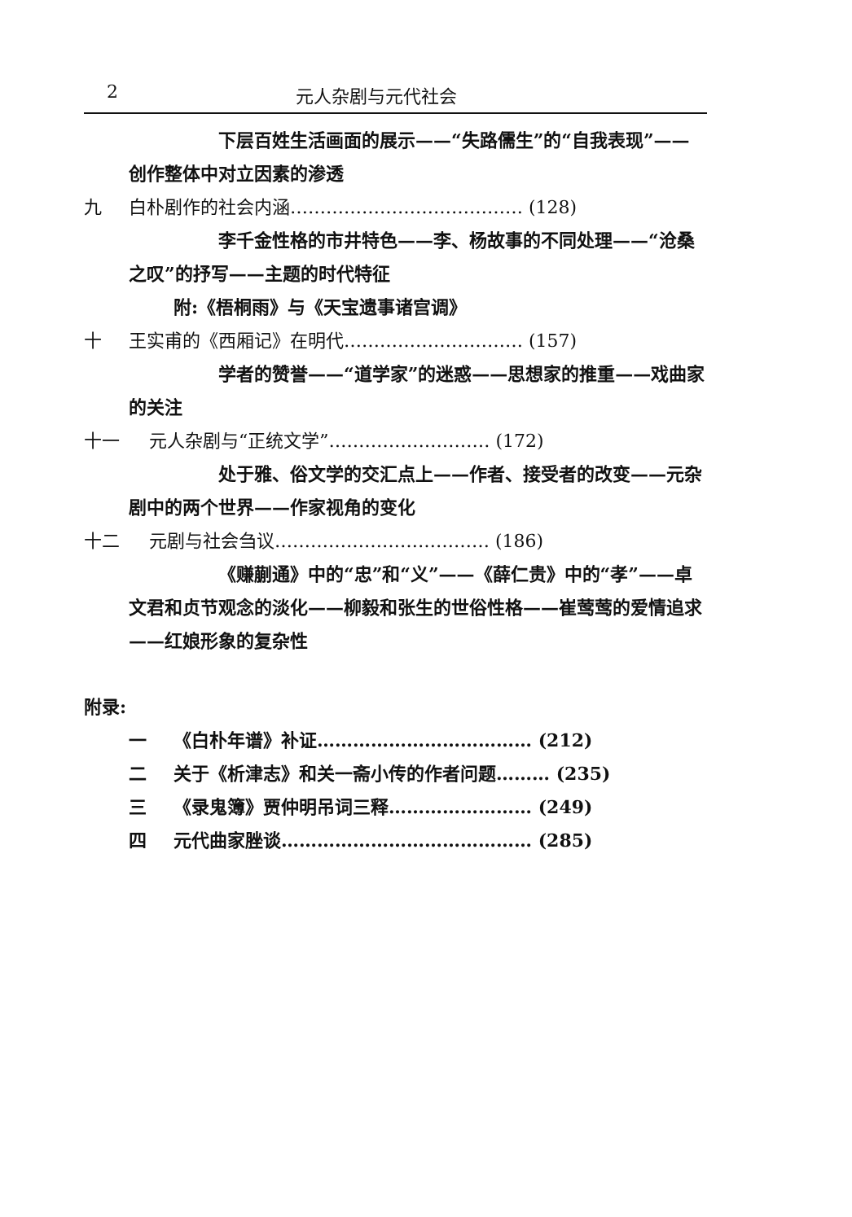2 元人杂剧与元代社会
下层百姓生活画面的展示——“失路儒生”的“自我表现”——创作整体中对立因素的渗透
九 白朴剧作的社会内涵………………………………… (128)
李千金性格的市井特色——李、杨故事的不同处理——“沧桑之叹”的抒写——主题的时代特征
附:《梧桐雨》与《天宝遗事诸宫调》
十 王实甫的《西厢记》在明代………………………… (157)
学者的赞誉——“道学家”的迷惑——思想家的推重——戏曲家的关注
十一 元人杂剧与“正统文学”……………………… (172)
处于雅、俗文学的交汇点上——作者、接受者的改变——元杂剧中的两个世界——作家视角的变化
十二 元剧与社会刍议……………………………… (186)
《赚蒯通》中的“忠”和“义”——《薛仁贵》中的“孝”——卓文君和贞节观念的淡化——柳毅和张生的世俗性格——崔莺莺的爱情追求——红娘形象的复杂性
附录:
一 《白朴年谱》补证……………………………… (212)
二 关于《析津志》和关一斋小传的作者问题……… (235)
三 《录鬼簿》贾仲明吊词三释…………………… (249)
四 元代曲家脞谈…………………………………… (285)